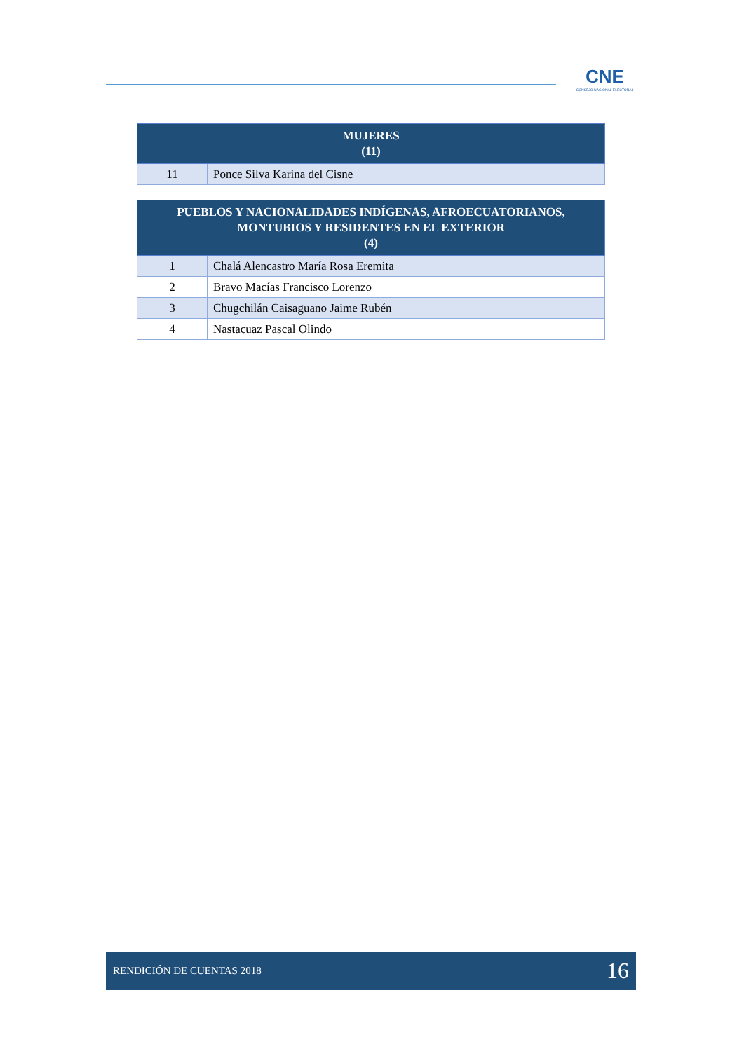CNE
CONSEJO NACIONAL ELECTORAL
| MUJERES (11) | |
| --- | --- |
| 11 | Ponce Silva Karina del Cisne |
| PUEBLOS Y NACIONALIDADES INDÍGENAS, AFROECUATORIANOS, MONTUBIOS Y RESIDENTES EN EL EXTERIOR (4) | |
| --- | --- |
| 1 | Chalá Alencastro María Rosa Eremita |
| 2 | Bravo Macías Francisco Lorenzo |
| 3 | Chugchilán Caisaguano Jaime Rubén |
| 4 | Nastacuaz Pascal Olindo |
RENDICIÓN DE CUENTAS 2018 16